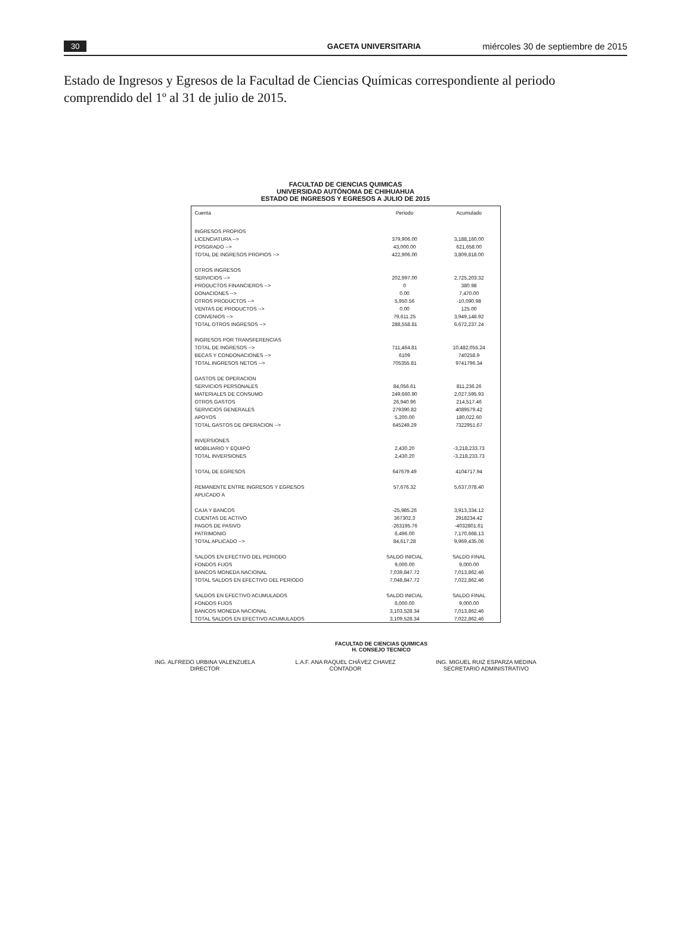30 GACETA UNIVERSITARIA miércoles 30 de septiembre de 2015
Estado de Ingresos y Egresos de la Facultad de Ciencias Químicas correspondiente al periodo comprendido del 1º al 31 de julio de 2015.
FACULTAD DE CIENCIAS QUIMICAS
UNIVERSIDAD AUTÓNOMA DE CHIHUAHUA
ESTADO DE INGRESOS Y EGRESOS A JULIO DE 2015
| Cuenta | Periodo | Acumulado |
| --- | --- | --- |
| INGRESOS PROPIOS | | |
| LICENCIATURA --> | 379,906.00 | 3,188,160.00 |
| POSGRADO --> | 43,000.00 | 621,658.00 |
| TOTAL DE INGRESOS PROPIOS --> | 422,906.00 | 3,809,818.00 |
| OTROS INGRESOS | | |
| SERVICIOS --> | 202,997.00 | 2,725,203.32 |
| PRODUCTOS FINANCIEROS --> | 0 | 380.98 |
| DONACIONES --> | 0.00 | 7,470.00 |
| OTROS PRODUCTOS --> | 5,950.56 | -10,090.98 |
| VENTAS DE PRODUCTOS --> | 0.00 | 125.00 |
| CONVENIOS --> | 79,611.25 | 3,949,148.92 |
| TOTAL OTROS INGRESOS --> | 288,558.81 | 6,672,237.24 |
| INGRESOS POR TRANSFERENCIAS | | |
| TOTAL DE INGRESOS --> | 711,464.81 | 10,482,055.24 |
| BECAS Y CONDONACIONES --> | 6109 | 740258.9 |
| TOTAL INGRESOS NETOS --> | 705355.81 | 9741796.34 |
| GASTOS DE OPERACION | | |
| SERVICIOS PERSONALES | 84,056.61 | 811,236.26 |
| MATERIALES DE CONSUMO | 249,660.90 | 2,027,595.93 |
| OTROS GASTOS | 26,940.96 | 214,517.46 |
| SERVICIOS GENERALES | 279390.82 | 4089579.42 |
| APOYOS | 5,200.00 | 180,022.60 |
| TOTAL GASTOS DE OPERACION --> | 645249.29 | 7322951.67 |
| INVERSIONES | | |
| MOBILIARIO Y EQUIPO | 2,430.20 | -3,218,233.73 |
| TOTAL INVERSIONES | 2,430.20 | -3,218,233.73 |
| TOTAL DE EGRESOS | 647679.49 | 4104717.94 |
| REMANENTE ENTRE INGRESOS Y EGRESOS | 57,676.32 | 5,637,078.40 |
| APLICADO A | | |
| CAJA Y BANCOS | -25,985.26 | 3,913,334.12 |
| CUENTAS DE ACTIVO | 367302.3 | 2918234.42 |
| PAGOS DE PASIVO | -263195.76 | -4032801.61 |
| PATRIMONIO | 6,496.00 | 7,170,668.13 |
| TOTAL APLICADO --> | 84,617.28 | 9,969,435.06 |
| SALDOS EN EFECTIVO DEL PERIODO | SALDO INICIAL | SALDO FINAL |
| FONDOS FIJOS | 9,000.00 | 9,000.00 |
| BANCOS MONEDA NACIONAL | 7,039,847.72 | 7,013,862.46 |
| TOTAL SALDOS EN EFECTIVO DEL PERIODO | 7,048,847.72 | 7,022,862.46 |
| SALDOS EN EFECTIVO ACUMULADOS | SALDO INICIAL | SALDO FINAL |
| FONDOS FIJOS | 6,000.00 | 9,000.00 |
| BANCOS MONEDA NACIONAL | 3,103,528.34 | 7,013,862.46 |
| TOTAL SALDOS EN EFECTIVO ACUMULADOS | 3,109,528.34 | 7,022,862.46 |
FACULTAD DE CIENCIAS QUIMICAS
H. CONSEJO TECNICO
ING. ALFREDO URBINA VALENZUELA
DIRECTOR
L.A.F. ANA RAQUEL CHÁVEZ CHAVEZ
CONTADOR
ING. MIGUEL RUIZ ESPARZA MEDINA
SECRETARIO ADMINISTRATIVO